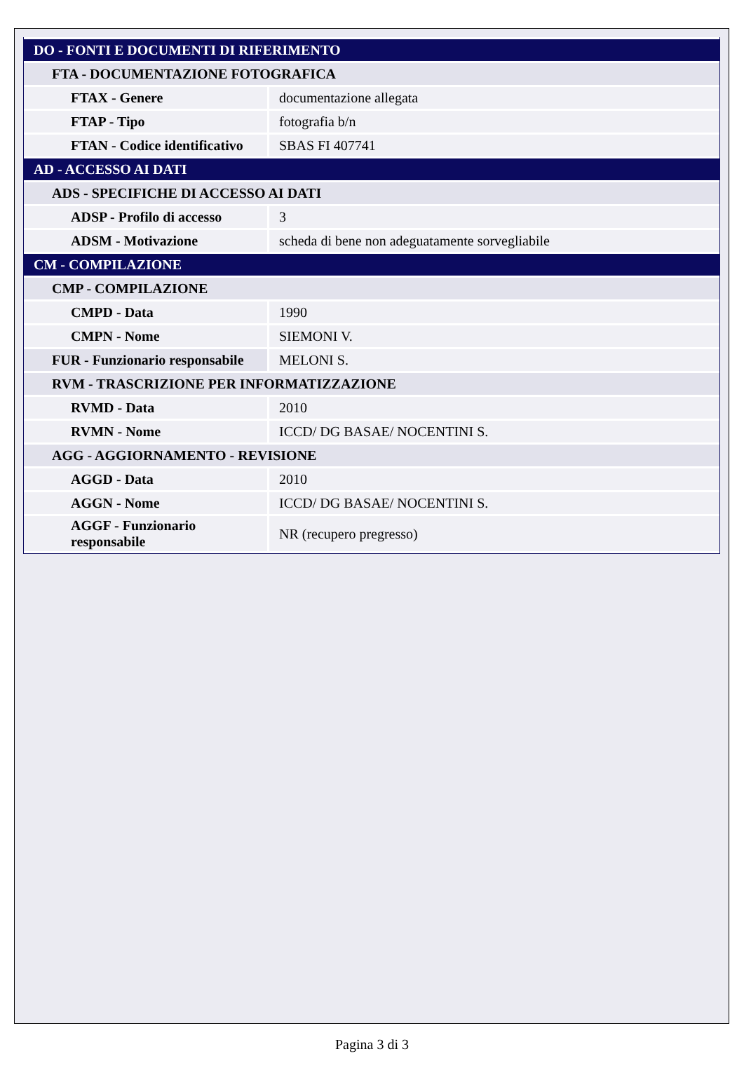| DO - FONTI E DOCUMENTI DI RIFERIMENTO | |
| FTA - DOCUMENTAZIONE FOTOGRAFICA | |
| FTAX - Genere | documentazione allegata |
| FTAP - Tipo | fotografia b/n |
| FTAN - Codice identificativo | SBAS FI 407741 |
| AD - ACCESSO AI DATI | |
| ADS - SPECIFICHE DI ACCESSO AI DATI | |
| ADSP - Profilo di accesso | 3 |
| ADSM - Motivazione | scheda di bene non adeguatamente sorvegliabile |
| CM - COMPILAZIONE | |
| CMP - COMPILAZIONE | |
| CMPD - Data | 1990 |
| CMPN - Nome | SIEMONI V. |
| FUR - Funzionario responsabile | MELONI S. |
| RVM - TRASCRIZIONE PER INFORMATIZZAZIONE | |
| RVMD - Data | 2010 |
| RVMN - Nome | ICCD/ DG BASAE/ NOCENTINI S. |
| AGG - AGGIORNAMENTO - REVISIONE | |
| AGGD - Data | 2010 |
| AGGN - Nome | ICCD/ DG BASAE/ NOCENTINI S. |
| AGGF - Funzionario responsabile | NR (recupero pregresso) |
Pagina 3 di 3